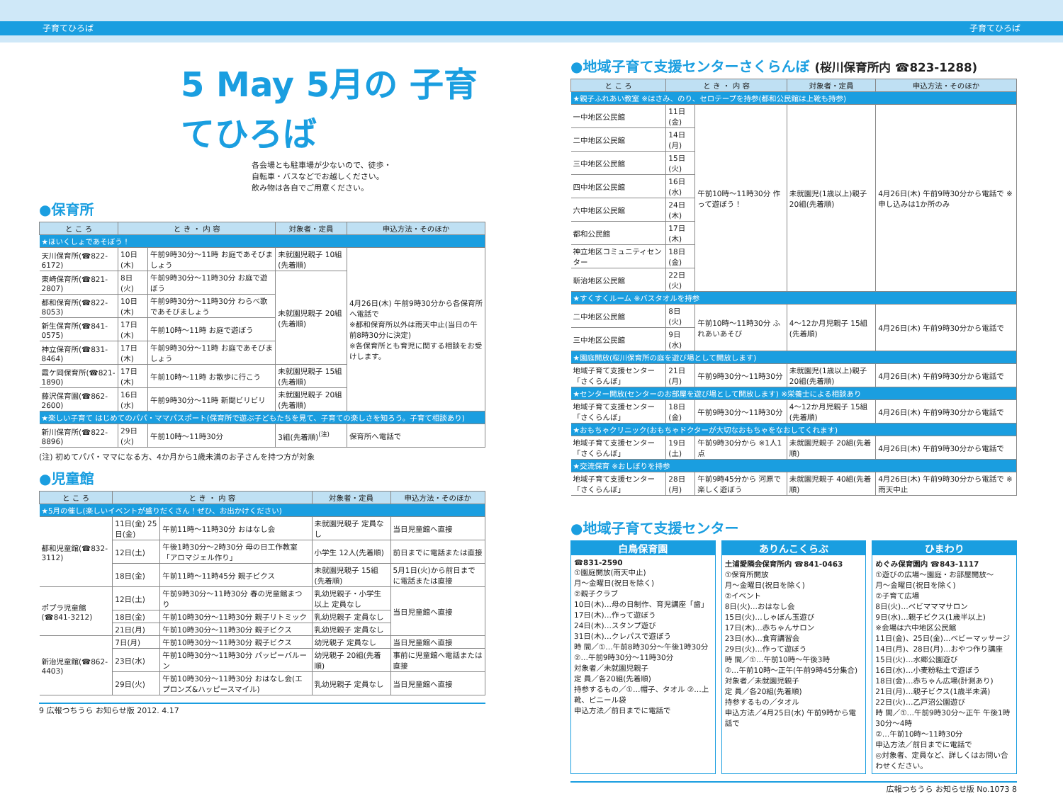子育てひろば 子育てひろば
5 May 5月の 子育てひろば
各会場とも駐車場が少ないので、徒歩・
自転車・バスなどでお越しください。
飲み物は各自でご用意ください。
●保育所
| と こ ろ | と き ・ 内 容 | | 対象者・定員 | 申込方法・そのほか |
| --- | --- | --- | --- | --- |
| ★ほいくしょであそぼう！ | | | | |
| 天川保育所(☎822-6172) | 10日(木) | 午前9時30分～11時 お庭であそびましょう | 未就園児親子 10組(先着順) | 4月26日(木) 午前9時30分から各保育所へ電話で ※都和保育所以外は雨天中止(当日の午前8時30分に決定) ※各保育所とも育児に関する相談をお受けします。 |
| 東崎保育所(☎821-2807) | 8日(火) | 午前9時30分～11時30分 お庭で遊ぼう | 未就園児親子 20組(先着順) | |
| 都和保育所(☎822-8053) | 10日(木) | 午前9時30分～11時30分 わらべ歌であそびましょう | | |
| 新生保育所(☎841-0575) | 17日(木) | 午前10時～11時 お庭で遊ぼう | | |
| 神立保育所(☎831-8464) | 17日(木) | 午前9時30分～11時 お庭であそびましょう | | |
| 霞ケ岡保育所(☎821-1890) | 17日(木) | 午前10時～11時 お散歩に行こう | 未就園児親子 15組(先着順) | |
| 藤沢保育園(☎862-2600) | 16日(水) | 午前9時30分～11時 新聞ビリビリ | 未就園児親子 20組(先着順) | |
| ★楽しい子育て はじめてのパパ・ママパスポート(保育所で遊ぶ子どもたちを見て、子育ての楽しさを知ろう。子育て相談あり) | | | | |
| 新川保育所(☎822-8896) | 29日(火) | 午前10時～11時30分 | 3組(先着順)<sup>(注)</sup> | 保育所へ電話で |
(注) 初めてパパ・ママになる方、4か月から1歳未満のお子さんを持つ方が対象
●児童館
| と こ ろ | と き ・ 内 容 | | 対象者・定員 | 申込方法・そのほか |
| --- | --- | --- | --- | --- |
| ★5月の催し(楽しいイベントが盛りだくさん！ぜひ、お出かけください) | | | | |
| 都和児童館(☎832-3112) | 11日(金) 25日(金) | 午前11時～11時30分 おはなし会 | 未就園児親子 定員なし | 当日児童館へ直接 |
| | 12日(土) | 午後1時30分～2時30分 母の日工作教室「アロマジェル作り」 | 小学生 12人(先着順) | 前日までに電話または直接 |
| | 18日(金) | 午前11時～11時45分 親子ビクス | 未就園児親子 15組(先着順) | 5月1日(火)から前日までに電話または直接 |
| ポプラ児童館(☎841-3212) | 12日(土) | 午前9時30分～11時30分 春の児童館まつり | 乳幼児親子・小学生以上 定員なし | 当日児童館へ直接 |
| | 18日(金) | 午前10時30分～11時30分 親子リトミック | 乳幼児親子 定員なし | |
| | 21日(月) | 午前10時30分～11時30分 親子ビクス | 乳幼児親子 定員なし | |
| 新治児童館(☎862-4403) | 7日(月) | 午前10時30分～11時30分 親子ビクス | 幼児親子 定員なし | 当日児童館へ直接 |
| | 23日(水) | 午前10時30分～11時30分 パッピーバルーン | 幼児親子 20組(先着順) | 事前に児童館へ電話または直接 |
| | 29日(火) | 午前10時30分～11時30分 おはなし会(エプロンズ&ハッピースマイル) | 乳幼児親子 定員なし | 当日児童館へ直接 |
9 広報つちうら お知らせ版 2012. 4.17
●地域子育て支援センターさくらんぼ (桜川保育所内 ☎823-1288)
| と こ ろ | と き ・ 内 容 | | 対象者・定員 | 申込方法・そのほか |
| --- | --- | --- | --- | --- |
| ★親子ふれあい教室 ※はさみ、のり、セロテープを持参(都和公民館は上靴も持参) | | | | |
| 一中地区公民館 | 11日(金) | 午前10時～11時30分 作って遊ぼう！ | 未就園児(1歳以上)親子 20組(先着順) | 4月26日(木) 午前9時30分から電話で ※申し込みは1か所のみ |
| 二中地区公民館 | 14日(月) | | | |
| 三中地区公民館 | 15日(火) | | | |
| 四中地区公民館 | 16日(水) | | | |
| 六中地区公民館 | 24日(木) | | | |
| 都和公民館 | 17日(木) | | | |
| 神立地区コミュニティセンター | 18日(金) | | | |
| 新治地区公民館 | 22日(火) | | | |
| ★すくすくルーム ※バスタオルを持参 | | | | |
| 二中地区公民館 | 8日(火) | 午前10時～11時30分 ふれあいあそび | 4～12か月児親子 15組(先着順) | 4月26日(木) 午前9時30分から電話で |
| 三中地区公民館 | 9日(水) | | | |
| ★園庭開放(桜川保育所の庭を遊び場として開放します) | | | | |
| 地域子育て支援センター「さくらんぼ」 | 21日(月) | 午前9時30分～11時30分 | 未就園児(1歳以上)親子20組(先着順) | 4月26日(木) 午前9時30分から電話で |
| ★センター開放(センターのお部屋を遊び場として開放します) ※栄養士による相談あり | | | | |
| 地域子育て支援センター「さくらんぼ」 | 18日(金) | 午前9時30分～11時30分 | 4～12か月児親子 15組(先着順) | 4月26日(木) 午前9時30分から電話で |
| ★おもちゃクリニック(おもちゃドクターが大切なおもちゃをなおしてくれます) | | | | |
| 地域子育て支援センター「さくらんぼ」 | 19日(土) | 午前9時30分から ※1人1点 | 未就園児親子 20組(先着順) | 4月26日(木) 午前9時30分から電話で |
| ★交流保育 ※おしぼりを持参 | | | | |
| 地域子育て支援センター「さくらんぼ」 | 28日(月) | 午前9時45分から 河原で楽しく遊ぼう | 未就園児親子 40組(先着順) | 4月26日(木) 午前9時30分から電話で ※雨天中止 |
●地域子育て支援センター
白鳥保育園
☎831-2590
①園庭開放(雨天中止)
月～金曜日(祝日を除く)
②親子クラブ
10日(木)…母の日制作、育児講座「歯」
17日(木)…作って遊ぼう
24日(木)…スタンプ遊び
31日(木)…クレパスで遊ぼう
時 間／①…午前8時30分～午後1時30分
②…午前9時30分～11時30分
対象者／未就園児親子
定 員／各20組(先着順)
持参するもの／①…帽子、タオル ②…上靴、ビニール袋
申込方法／前日までに電話で
ありんこくらぶ
土浦愛隣会保育所内 ☎841-0463
①保育所開放
月～金曜日(祝日を除く)
②イベント
8日(火)…おはなし会
15日(火)…しゃぼん玉遊び
17日(木)…赤ちゃんサロン
23日(水)…食育講習会
29日(火)…作って遊ぼう
時 間／①…午前10時～午後3時
②…午前10時～正午(午前9時45分集合)
対象者／未就園児親子
定 員／各20組(先着順)
持参するもの／タオル
申込方法／4月25日(水) 午前9時から電話で
ひまわり
めぐみ保育園内 ☎843-1117
①遊びの広場～園庭・お部屋開放～
月～金曜日(祝日を除く)
②子育て広場
8日(火)…ベビマママサロン
9日(水)…親子ビクス(1歳半以上)
※会場は六中地区公民館
11日(金)、25日(金)…ベビーマッサージ
14日(月)、28日(月)…おやつ作り講座
15日(火)…水郷公園遊び
16日(水)…小麦粉粘土で遊ぼう
18日(金)…赤ちゃん広場(計測あり)
21日(月)…親子ビクス(1歳半未満)
22日(火)…乙戸沼公園遊び
時 間／①…午前9時30分～正午 午後1時30分～4時
②…午前10時～11時30分
申込方法／前日までに電話で
◎対象者、定員など、詳しくはお問い合わせください。
広報つちうら お知らせ版 No.1073 8